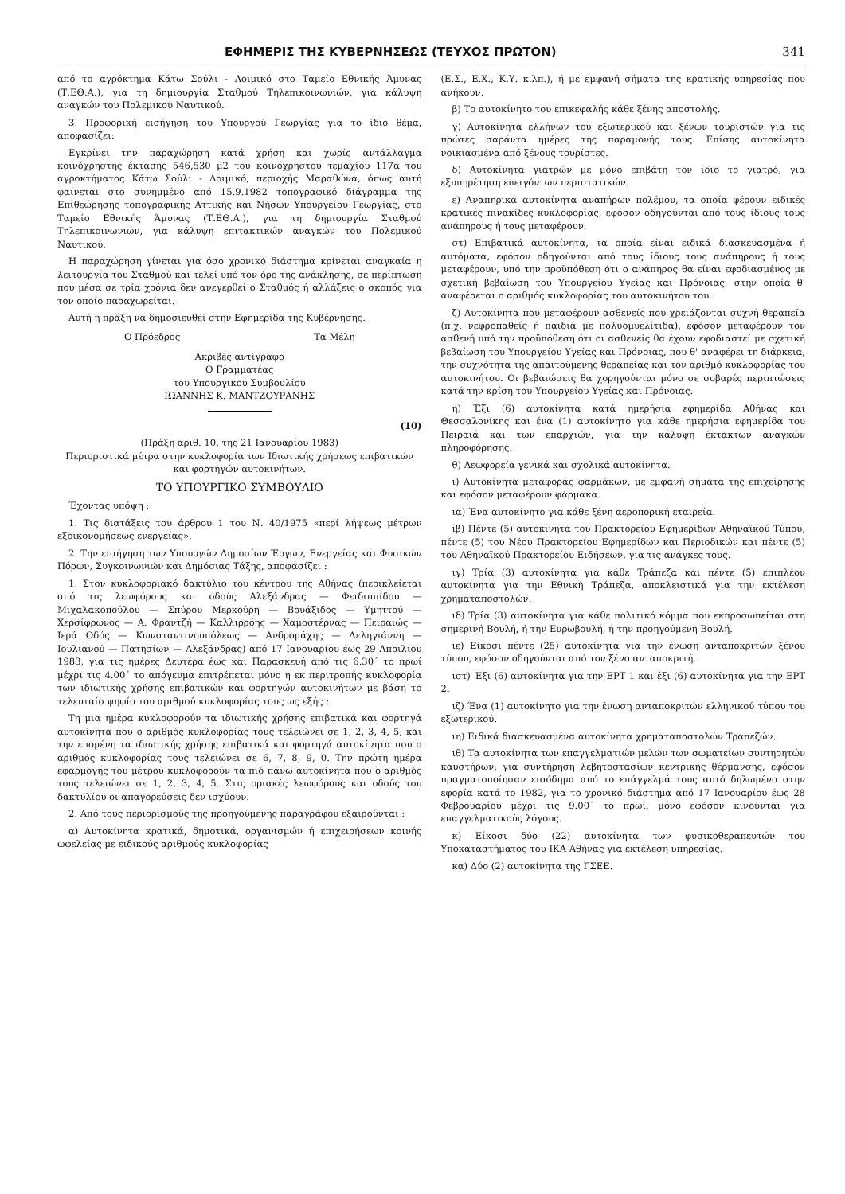ΕΦΗΜΕΡΙΣ ΤΗΣ ΚΥΒΕΡΝΗΣΕΩΣ (ΤΕΥΧΟΣ ΠΡΩΤΟΝ) 341
από το αγρόκτημα Κάτω Σούλι - Λοιμικό στο Ταμείο Εθνικής Άμυνας (Τ.ΕΘ.Α.), για τη δημιουργία Σταθμού Τηλεπικοινωνιών, για κάλυψη αναγκών του Πολεμικού Ναυτικού.
3. Προφορική εισήγηση του Υπουργού Γεωργίας για το ίδιο θέμα, αποφασίζει:
Εγκρίνει την παραχώρηση κατά χρήση και χωρίς αντάλλαγμα κοινόχρηστης έκτασης 546,530 μ2 του κοινόχρηστου τεμαχίου 117α του αγροκτήματος Κάτω Σούλι - Λοιμικό, περιοχής Μαραθώνα, όπως αυτή φαίνεται στο συνημμένο από 15.9.1982 τοπογραφικό διάγραμμα της Επιθεώρησης τοπογραφικής Αττικής και Νήσων Υπουργείου Γεωργίας, στο Ταμείο Εθνικής Άμυνας (Τ.ΕΘ.Α.), για τη δημιουργία Σταθμού Τηλεπικοινωνιών, για κάλυψη επιτακτικών αναγκών του Πολεμικού Ναυτικού.
Η παραχώρηση γίνεται για όσο χρονικό διάστημα κρίνεται αναγκαία η λειτουργία του Σταθμού και τελεί υπό τον όρο της ανάκλησης, σε περίπτωση που μέσα σε τρία χρόνια δεν ανεγερθεί ο Σταθμός ή αλλάξεις ο σκοπός για τον οποίο παραχωρείται.
Αυτή η πράξη να δημοσιευθεί στην Εφημερίδα της Κυβέρνησης.
Ο Πρόεδρος Τα Μέλη
Ακριβές αντίγραφο
Ο Γραμματέας
του Υπουργικού Συμβουλίου
ΙΩΑΝΝΗΣ Κ. ΜΑΝΤΖΟΥΡΑΝΗΣ
(10)
(Πράξη αριθ. 10, της 21 Ιανουαρίου 1983)
Περιοριστικά μέτρα στην κυκλοφορία των Ιδιωτικής χρήσεως επιβατικών και φορτηγών αυτοκινήτων.
ΤΟ ΥΠΟΥΡΓΙΚΟ ΣΥΜΒΟΥΛΙΟ
Έχοντας υπόψη :
1. Τις διατάξεις του άρθρου 1 του Ν. 40/1975 «περί λήψεως μέτρων εξοικονομήσεως ενεργείας».
2. Την εισήγηση των Υπουργών Δημοσίων Έργων, Ενεργείας και Φυσικών Πόρων, Συγκοινωνιών και Δημόσιας Τάξης, αποφασίζει :
1. Στον κυκλοφοριακό δακτύλιο του κέντρου της Αθήνας (περικλείεται από τις λεωφόρους και οδούς Αλεξάνδρας — Φειδιππίδου — Μιχαλακοπούλου — Σπύρου Μερκούρη — Βρυάξιδος — Υμηττού — Χερσίφρωνος — Α. Φραντζή — Καλλιρρόης — Χαμοστέρνας — Πειραιώς — Ιερά Οδός — Κωνσταντινουπόλεως — Ανδρομάχης — Δεληγιάννη — Ιουλιανού — Πατησίων — Αλεξάνδρας) από 17 Ιανουαρίου έως 29 Απριλίου 1983, για τις ημέρες Δευτέρα έως και Παρασκευή από τις 6.30΄ το πρωί μέχρι τις 4.00΄ το απόγευμα επιτρέπεται μόνο η εκ περιτροπής κυκλοφορία των ιδιωτικής χρήσης επιβατικών και φορτηγών αυτοκινήτων με βάση το τελευταίο ψηφίο του αριθμού κυκλοφορίας τους ως εξής :
Τη μια ημέρα κυκλοφορούν τα ιδιωτικής χρήσης επιβατικά και φορτηγά αυτοκίνητα που ο αριθμός κυκλοφορίας τους τελειώνει σε 1, 2, 3, 4, 5, και την επομένη τα ιδιωτικής χρήσης επιβατικά και φορτηγά αυτοκίνητα που ο αριθμός κυκλοφορίας τους τελειώνει σε 6, 7, 8, 9, 0. Την πρώτη ημέρα εφαρμογής του μέτρου κυκλοφορούν τα πιό πάνω αυτοκίνητα που ο αριθμός τους τελειώνει σε 1, 2, 3, 4, 5. Στις οριακές λεωφόρους και οδούς του δακτυλίου οι απαγορεύσεις δεν ισχύουν.
2. Από τους περιορισμούς της προηγούμενης παραγράφου εξαιρούνται :
α) Αυτοκίνητα κρατικά, δημοτικά, οργανισμών ή επιχειρήσεων κοινής ωφελείας με ειδικούς αριθμούς κυκλοφορίας
(Ε.Σ., Ε.Χ., Κ.Υ. κ.λπ.), ή με εμφανή σήματα της κρατικής υπηρεσίας που ανήκουν.
β) Το αυτοκίνητο του επικεφαλής κάθε ξένης αποστολής.
γ) Αυτοκίνητα ελλήνων του εξωτερικού και ξένων τουριστών για τις πρώτες σαράντα ημέρες της παραμονής τους. Επίσης αυτοκίνητα νοικιασμένα από ξένους τουρίστες.
δ) Αυτοκίνητα γιατρών με μόνο επιβάτη τον ίδιο το γιατρό, για εξυπηρέτηση επειγόντων περιστατικών.
ε) Αναπηρικά αυτοκίνητα αναπήρων πολέμου, τα οποία φέρουν ειδικές κρατικές πινακίδες κυκλοφορίας, εφόσον οδηγούνται από τους ίδιους τους ανάπηρους ή τους μεταφέρουν.
στ) Επιβατικά αυτοκίνητα, τα οποία είναι ειδικά διασκευασμένα ή αυτόματα, εφόσον οδηγούνται από τους ίδιους τους ανάπηρους ή τους μεταφέρουν, υπό την προϋπόθεση ότι ο ανάπηρος θα είναι εφοδιασμένος με σχετική βεβαίωση του Υπουργείου Υγείας και Πρόνοιας, στην οποία θ' αναφέρεται ο αριθμός κυκλοφορίας του αυτοκινήτου του.
ζ) Αυτοκίνητα που μεταφέρουν ασθενείς που χρειάζονται συχνή θεραπεία (π.χ. νεφροπαθείς ή παιδιά με πολυομυελίτιδα), εφόσον μεταφέρουν τον ασθενή υπό την προϋπόθεση ότι οι ασθενείς θα έχουν εφοδιαστεί με σχετική βεβαίωση του Υπουργείου Υγείας και Πρόνοιας, που θ' αναφέρει τη διάρκεια, την συχνότητα της απαιτούμενης θεραπείας και τον αριθμό κυκλοφορίας του αυτοκινήτου. Οι βεβαιώσεις θα χορηγούνται μόνο σε σοβαρές περιπτώσεις κατά την κρίση του Υπουργείου Υγείας και Πρόνοιας.
η) Έξι (6) αυτοκίνητα κατά ημερήσια εφημερίδα Αθήνας και Θεσσαλονίκης και ένα (1) αυτοκίνητο για κάθε ημερήσια εφημερίδα του Πειραιά και των επαρχιών, για την κάλυψη έκτακτων αναγκών πληροφόρησης.
θ) Λεωφορεία γενικά και σχολικά αυτοκίνητα.
ι) Αυτοκίνητα μεταφοράς φαρμάκων, με εμφανή σήματα της επιχείρησης και εφόσον μεταφέρουν φάρμακα.
ια) Ένα αυτοκίνητο για κάθε ξένη αεροπορική εταιρεία.
ιβ) Πέντε (5) αυτοκίνητα του Πρακτορείου Εφημερίδων Αθηναϊκού Τύπου, πέντε (5) του Νέου Πρακτορείου Εφημερίδων και Περιοδικών και πέντε (5) του Αθηναϊκού Πρακτορείου Ειδήσεων, για τις ανάγκες τους.
ιγ) Τρία (3) αυτοκίνητα για κάθε Τράπεζα και πέντε (5) επιπλέον αυτοκίνητα για την Εθνική Τράπεζα, αποκλειστικά για την εκτέλεση χρηματαποστολών.
ιδ) Τρία (3) αυτοκίνητα για κάθε πολιτικό κόμμα που εκπροσωπείται στη σημερινή Βουλή, ή την Ευρωβουλή, ή την προηγούμενη Βουλή.
ιε) Είκοσι πέντε (25) αυτοκίνητα για την ένωση ανταποκριτών ξένου τύπου, εφόσον οδηγούνται από τον ξένο ανταποκριτή.
ιστ) Έξι (6) αυτοκίνητα για την ΕΡΤ 1 και έξι (6) αυτοκίνητα για την ΕΡΤ 2.
ιζ) Ένα (1) αυτοκίνητο για την ένωση ανταποκριτών ελληνικού τύπου του εξωτερικού.
ιη) Ειδικά διασκευασμένα αυτοκίνητα χρηματαποστολών Τραπεζών.
ιθ) Τα αυτοκίνητα των επαγγελματιών μελών των σωματείων συντηρητών καυστήρων, για συντήρηση λεβητοστασίων κεντρικής θέρμανσης, εφόσον πραγματοποίησαν εισόδημα από το επάγγελμά τους αυτό δηλωμένο στην εφορία κατά το 1982, για το χρονικό διάστημα από 17 Ιανουαρίου έως 28 Φεβρουαρίου μέχρι τις 9.00΄ το πρωί, μόνο εφόσον κινούνται για επαγγελματικούς λόγους.
κ) Είκοσι δύο (22) αυτοκίνητα των φυσικοθεραπευτών του Υποκαταστήματος του ΙΚΑ Αθήνας για εκτέλεση υπηρεσίας.
κα) Δύο (2) αυτοκίνητα της ΓΣΕΕ.